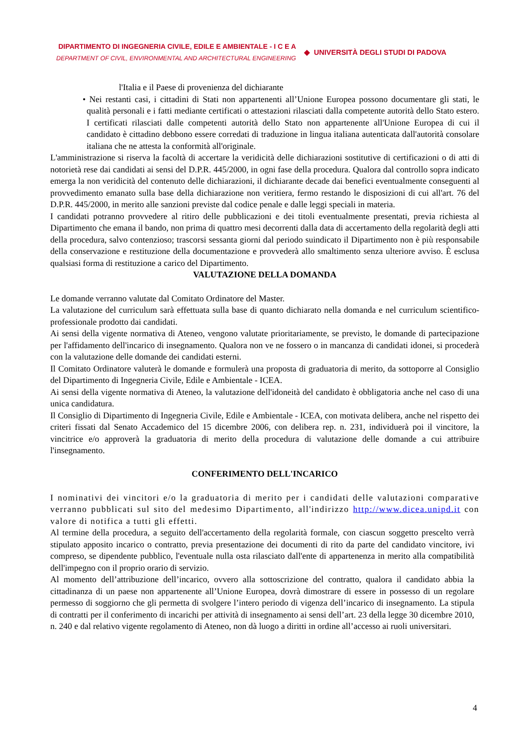DIPARTIMENTO DI INGEGNERIA CIVILE, EDILE E AMBIENTALE - I C E A
DEPARTMENT OF CIVIL, ENVIRONMENTAL AND ARCHITECTURAL ENGINEERING
◆ UNIVERSITÀ DEGLI STUDI DI PADOVA
l'Italia e il Paese di provenienza del dichiarante
• Nei restanti casi, i cittadini di Stati non appartenenti all’Unione Europea possono documentare gli stati, le qualità personali e i fatti mediante certificati o attestazioni rilasciati dalla competente autorità dello Stato estero. I certificati rilasciati dalle competenti autorità dello Stato non appartenente all'Unione Europea di cui il candidato è cittadino debbono essere corredati di traduzione in lingua italiana autenticata dall'autorità consolare italiana che ne attesta la conformità all'originale.
L'amministrazione si riserva la facoltà di accertare la veridicità delle dichiarazioni sostitutive di certificazioni o di atti di notorietà rese dai candidati ai sensi del D.P.R. 445/2000, in ogni fase della procedura. Qualora dal controllo sopra indicato emerga la non veridicità del contenuto delle dichiarazioni, il dichiarante decade dai benefici eventualmente conseguenti al provvedimento emanato sulla base della dichiarazione non veritiera, fermo restando le disposizioni di cui all'art. 76 del D.P.R. 445/2000, in merito alle sanzioni previste dal codice penale e dalle leggi speciali in materia.
I candidati potranno provvedere al ritiro delle pubblicazioni e dei titoli eventualmente presentati, previa richiesta al Dipartimento che emana il bando, non prima di quattro mesi decorrenti dalla data di accertamento della regolarità degli atti della procedura, salvo contenzioso; trascorsi sessanta giorni dal periodo suindicato il Dipartimento non è più responsabile della conservazione e restituzione della documentazione e provvederà allo smaltimento senza ulteriore avviso. È esclusa qualsiasi forma di restituzione a carico del Dipartimento.
VALUTAZIONE DELLA DOMANDA
Le domande verranno valutate dal Comitato Ordinatore del Master.
La valutazione del curriculum sarà effettuata sulla base di quanto dichiarato nella domanda e nel curriculum scientifico-professionale prodotto dai candidati.
Ai sensi della vigente normativa di Ateneo, vengono valutate prioritariamente, se previsto, le domande di partecipazione per l'affidamento dell'incarico di insegnamento. Qualora non ve ne fossero o in mancanza di candidati idonei, si procederà con la valutazione delle domande dei candidati esterni.
Il Comitato Ordinatore valuterà le domande e formulerà una proposta di graduatoria di merito, da sottoporre al Consiglio del Dipartimento di Ingegneria Civile, Edile e Ambientale - ICEA.
Ai sensi della vigente normativa di Ateneo, la valutazione dell'idoneità del candidato è obbligatoria anche nel caso di una unica candidatura.
Il Consiglio di Dipartimento di Ingegneria Civile, Edile e Ambientale - ICEA, con motivata delibera, anche nel rispetto dei criteri fissati dal Senato Accademico del 15 dicembre 2006, con delibera rep. n. 231, individuerà poi il vincitore, la vincitrice e/o approverà la graduatoria di merito della procedura di valutazione delle domande a cui attribuire l'insegnamento.
CONFERIMENTO DELL'INCARICO
I nominativi dei vincitori e/o la graduatoria di merito per i candidati delle valutazioni comparative verranno pubblicati sul sito del medesimo Dipartimento, all'indirizzo http://www.dicea.unipd.it con valore di notifica a tutti gli effetti.
Al termine della procedura, a seguito dell'accertamento della regolarità formale, con ciascun soggetto prescelto verrà stipulato apposito incarico o contratto, previa presentazione dei documenti di rito da parte del candidato vincitore, ivi compreso, se dipendente pubblico, l'eventuale nulla osta rilasciato dall'ente di appartenenza in merito alla compatibilità dell'impegno con il proprio orario di servizio.
Al momento dell’attribuzione dell’incarico, ovvero alla sottoscrizione del contratto, qualora il candidato abbia la cittadinanza di un paese non appartenente all’Unione Europea, dovrà dimostrare di essere in possesso di un regolare permesso di soggiorno che gli permetta di svolgere l’intero periodo di vigenza dell’incarico di insegnamento. La stipula di contratti per il conferimento di incarichi per attività di insegnamento ai sensi dell’art. 23 della legge 30 dicembre 2010, n. 240 e dal relativo vigente regolamento di Ateneo, non dà luogo a diritti in ordine all’accesso ai ruoli universitari.
4